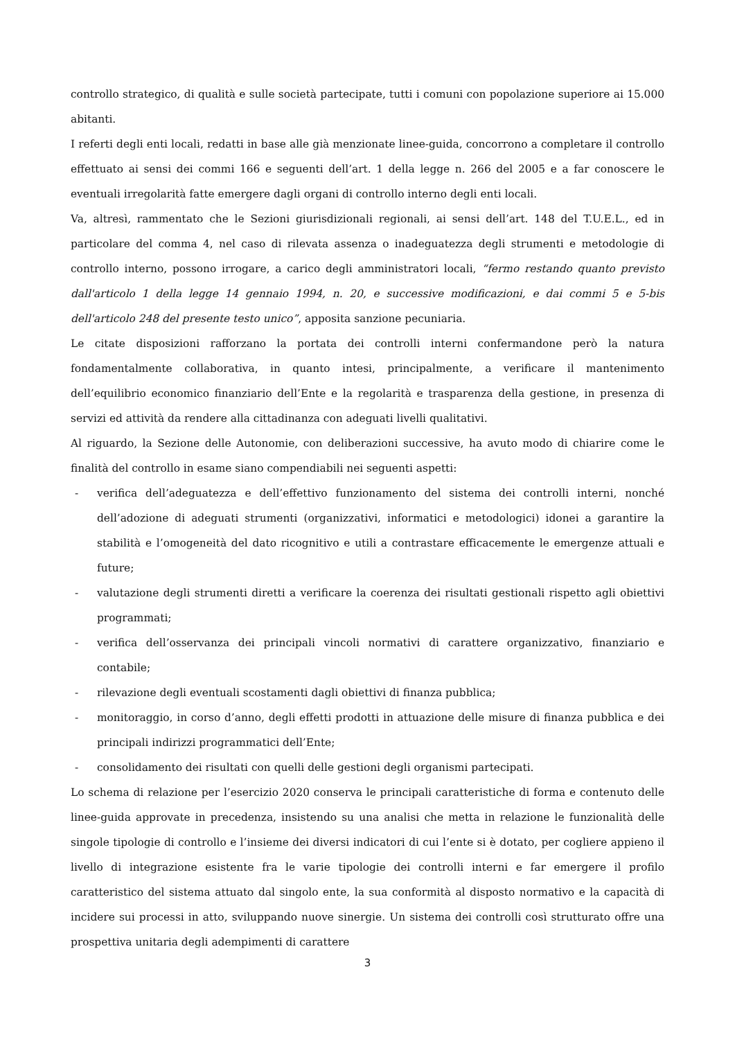controllo strategico, di qualità e sulle società partecipate, tutti i comuni con popolazione superiore ai 15.000 abitanti.
I referti degli enti locali, redatti in base alle già menzionate linee-guida, concorrono a completare il controllo effettuato ai sensi dei commi 166 e seguenti dell’art. 1 della legge n. 266 del 2005 e a far conoscere le eventuali irregolarità fatte emergere dagli organi di controllo interno degli enti locali.
Va, altresì, rammentato che le Sezioni giurisdizionali regionali, ai sensi dell’art. 148 del T.U.E.L., ed in particolare del comma 4, nel caso di rilevata assenza o inadeguatezza degli strumenti e metodologie di controllo interno, possono irrogare, a carico degli amministratori locali, “fermo restando quanto previsto dall'articolo 1 della legge 14 gennaio 1994, n. 20, e successive modificazioni, e dai commi 5 e 5-bis dell'articolo 248 del presente testo unico”, apposita sanzione pecuniaria.
Le citate disposizioni rafforzano la portata dei controlli interni confermandone però la natura fondamentalmente collaborativa, in quanto intesi, principalmente, a verificare il mantenimento dell’equilibrio economico finanziario dell’Ente e la regolarità e trasparenza della gestione, in presenza di servizi ed attività da rendere alla cittadinanza con adeguati livelli qualitativi.
Al riguardo, la Sezione delle Autonomie, con deliberazioni successive, ha avuto modo di chiarire come le finalità del controllo in esame siano compendiabili nei seguenti aspetti:
- verifica dell’adeguatezza e dell’effettivo funzionamento del sistema dei controlli interni, nonché dell’adozione di adeguati strumenti (organizzativi, informatici e metodologici) idonei a garantire la stabilità e l’omogeneità del dato ricognitivo e utili a contrastare efficacemente le emergenze attuali e future;
- valutazione degli strumenti diretti a verificare la coerenza dei risultati gestionali rispetto agli obiettivi programmati;
- verifica dell’osservanza dei principali vincoli normativi di carattere organizzativo, finanziario e contabile;
- rilevazione degli eventuali scostamenti dagli obiettivi di finanza pubblica;
- monitoraggio, in corso d’anno, degli effetti prodotti in attuazione delle misure di finanza pubblica e dei principali indirizzi programmatici dell’Ente;
- consolidamento dei risultati con quelli delle gestioni degli organismi partecipati.
Lo schema di relazione per l’esercizio 2020 conserva le principali caratteristiche di forma e contenuto delle linee-guida approvate in precedenza, insistendo su una analisi che metta in relazione le funzionalità delle singole tipologie di controllo e l’insieme dei diversi indicatori di cui l’ente si è dotato, per cogliere appieno il livello di integrazione esistente fra le varie tipologie dei controlli interni e far emergere il profilo caratteristico del sistema attuato dal singolo ente, la sua conformità al disposto normativo e la capacità di incidere sui processi in atto, sviluppando nuove sinergie. Un sistema dei controlli così strutturato offre una prospettiva unitaria degli adempimenti di carattere
3